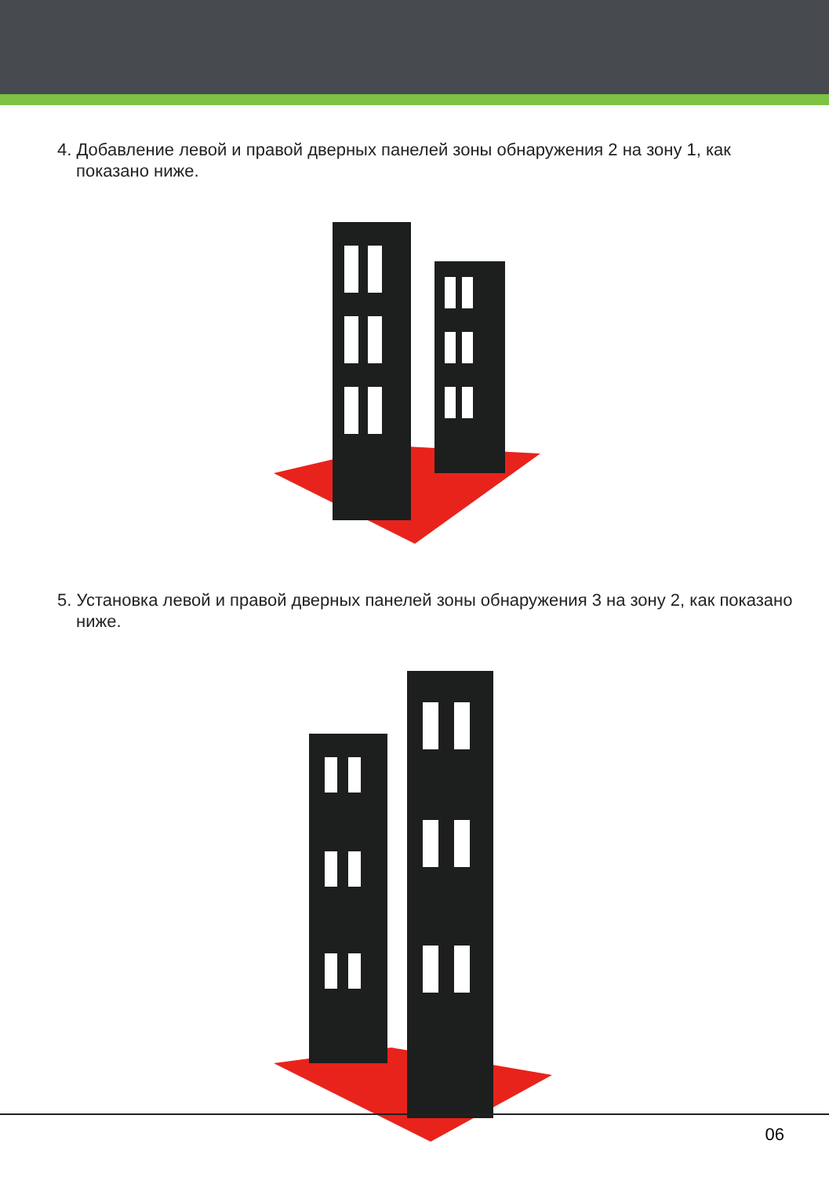4. Добавление левой и правой дверных панелей зоны обнаружения 2 на зону 1, как показано ниже.
5. Установка левой и правой дверных панелей зоны обнаружения 3 на зону 2, как показано ниже.
06